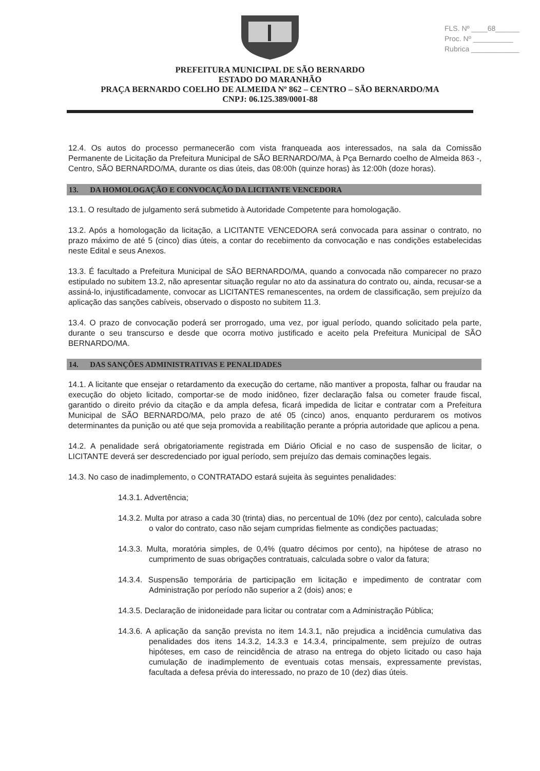FLS. Nº ____68______
Proc. Nº __________
Rubrica ____________
PREFEITURA MUNICIPAL DE SÃO BERNARDO
ESTADO DO MARANHÃO
PRAÇA BERNARDO COELHO DE ALMEIDA Nº 862 – CENTRO – SÃO BERNARDO/MA
CNPJ: 06.125.389/0001-88
12.4. Os autos do processo permanecerão com vista franqueada aos interessados, na sala da Comissão Permanente de Licitação da Prefeitura Municipal de SÃO BERNARDO/MA, à Pça Bernardo coelho de Almeida 863 -, Centro, SÃO BERNARDO/MA, durante os dias úteis, das 08:00h (quinze horas) às 12:00h (doze horas).
13. DA HOMOLOGAÇÃO E CONVOCAÇÃO DA LICITANTE VENCEDORA
13.1. O resultado de julgamento será submetido à Autoridade Competente para homologação.
13.2. Após a homologação da licitação, a LICITANTE VENCEDORA será convocada para assinar o contrato, no prazo máximo de até 5 (cinco) dias úteis, a contar do recebimento da convocação e nas condições estabelecidas neste Edital e seus Anexos.
13.3. É facultado a Prefeitura Municipal de SÃO BERNARDO/MA, quando a convocada não comparecer no prazo estipulado no subitem 13.2, não apresentar situação regular no ato da assinatura do contrato ou, ainda, recusar-se a assiná-lo, injustificadamente, convocar as LICITANTES remanescentes, na ordem de classificação, sem prejuízo da aplicação das sanções cabíveis, observado o disposto no subitem 11.3.
13.4. O prazo de convocação poderá ser prorrogado, uma vez, por igual período, quando solicitado pela parte, durante o seu transcurso e desde que ocorra motivo justificado e aceito pela Prefeitura Municipal de SÃO BERNARDO/MA.
14. DAS SANÇÕES ADMINISTRATIVAS E PENALIDADES
14.1. A licitante que ensejar o retardamento da execução do certame, não mantiver a proposta, falhar ou fraudar na execução do objeto licitado, comportar-se de modo inidôneo, fizer declaração falsa ou cometer fraude fiscal, garantido o direito prévio da citação e da ampla defesa, ficará impedida de licitar e contratar com a Prefeitura Municipal de SÃO BERNARDO/MA, pelo prazo de até 05 (cinco) anos, enquanto perdurarem os motivos determinantes da punição ou até que seja promovida a reabilitação perante a própria autoridade que aplicou a pena.
14.2. A penalidade será obrigatoriamente registrada em Diário Oficial e no caso de suspensão de licitar, o LICITANTE deverá ser descredenciado por igual período, sem prejuízo das demais cominações legais.
14.3. No caso de inadimplemento, o CONTRATADO estará sujeita às seguintes penalidades:
14.3.1. Advertência;
14.3.2. Multa por atraso a cada 30 (trinta) dias, no percentual de 10% (dez por cento), calculada sobre o valor do contrato, caso não sejam cumpridas fielmente as condições pactuadas;
14.3.3. Multa, moratória simples, de 0,4% (quatro décimos por cento), na hipótese de atraso no cumprimento de suas obrigações contratuais, calculada sobre o valor da fatura;
14.3.4. Suspensão temporária de participação em licitação e impedimento de contratar com Administração por período não superior a 2 (dois) anos; e
14.3.5. Declaração de inidoneidade para licitar ou contratar com a Administração Pública;
14.3.6. A aplicação da sanção prevista no item 14.3.1, não prejudica a incidência cumulativa das penalidades dos itens 14.3.2, 14.3.3 e 14.3.4, principalmente, sem prejuízo de outras hipóteses, em caso de reincidência de atraso na entrega do objeto licitado ou caso haja cumulação de inadimplemento de eventuais cotas mensais, expressamente previstas, facultada a defesa prévia do interessado, no prazo de 10 (dez) dias úteis.